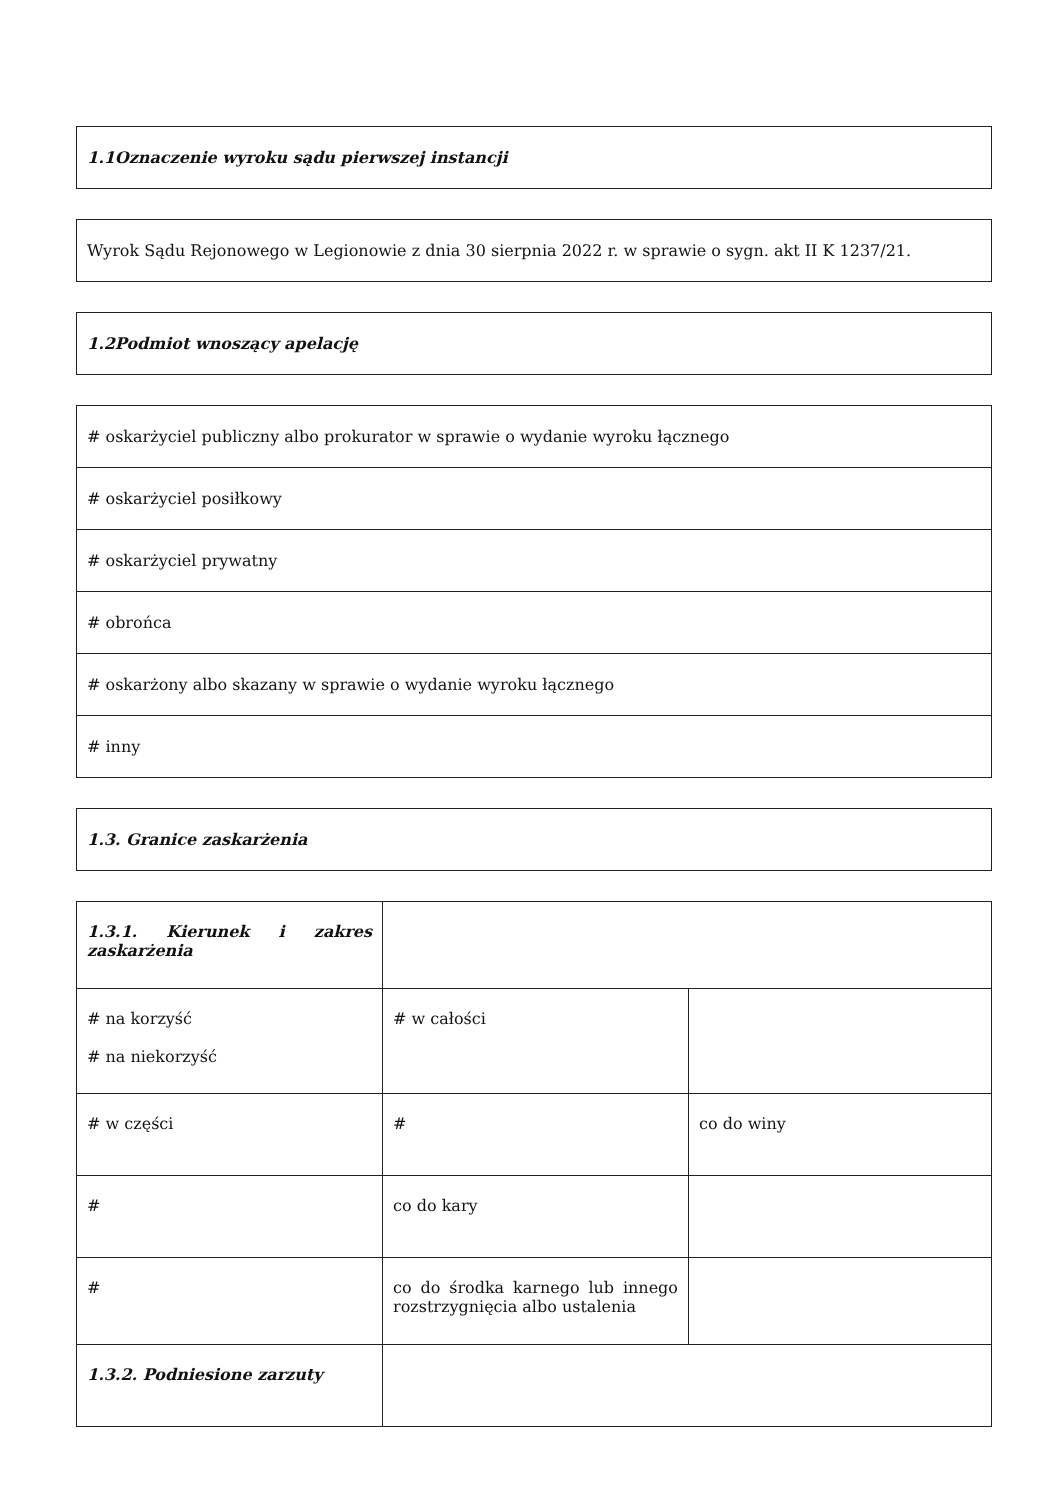| 1.1Oznaczenie wyroku sądu pierwszej instancji |
| Wyrok Sądu Rejonowego w Legionowie z dnia 30 sierpnia 2022 r. w sprawie o sygn. akt II K 1237/21. |
| 1.2Podmiot wnoszący apelację |
| # oskarżyciel publiczny albo prokurator w sprawie o wydanie wyroku łącznego |
| # oskarżyciel posiłkowy |
| # oskarżyciel prywatny |
| # obrońca |
| # oskarżony albo skazany w sprawie o wydanie wyroku łącznego |
| # inny |
| 1.3. Granice zaskarżenia |
| 1.3.1. Kierunek i zakres zaskarżenia | | |
| # na korzyść # na niekorzyść | # w całości | |
| # w części | # | co do winy |
| # | co do kary | |
| # | co do środka karnego lub innego rozstrzygnięcia albo ustalenia | |
| 1.3.2. Podniesione zarzuty | | |